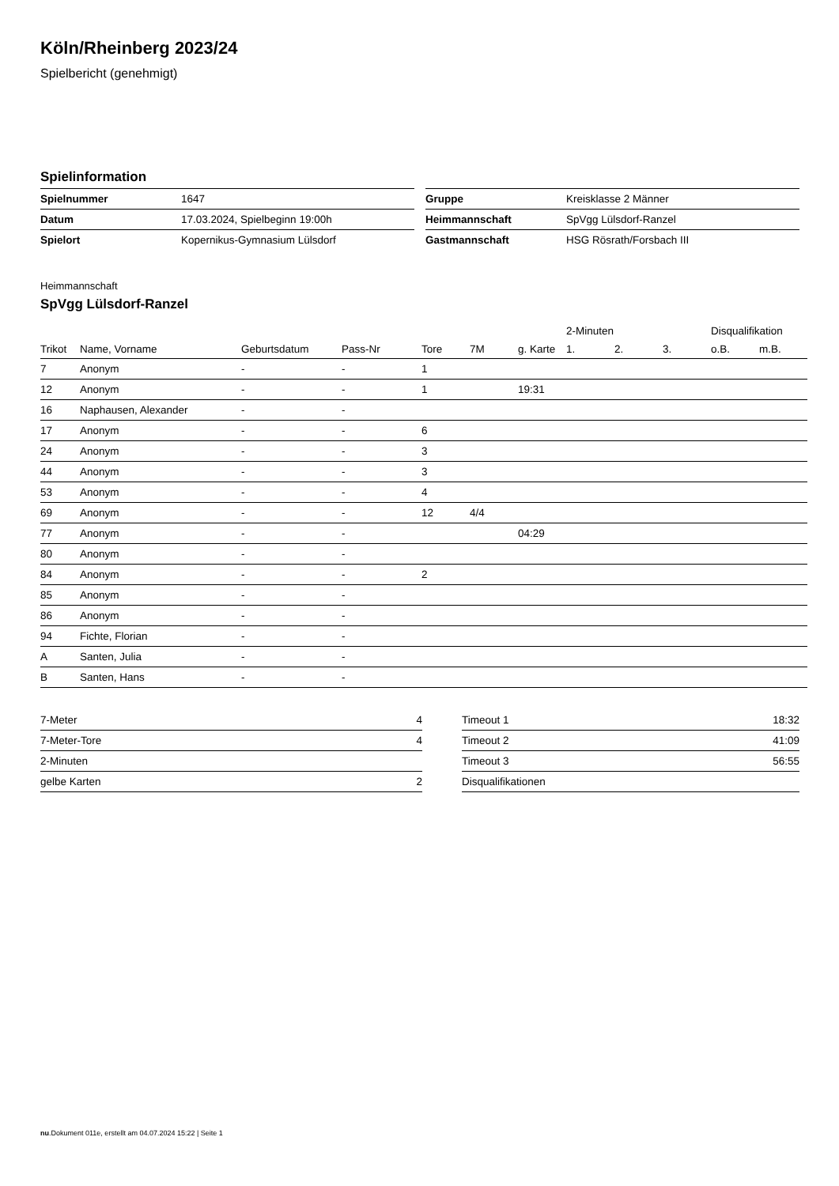Köln/Rheinberg 2023/24
Spielbericht (genehmigt)
Spielinformation
| Spielnummer | 1647 |
| Datum | 17.03.2024, Spielbeginn 19:00h |
| Spielort | Kopernikus-Gymnasium Lülsdorf |
| Gruppe | Kreisklasse 2 Männer |
| Heimmannschaft | SpVgg Lülsdorf-Ranzel |
| Gastmannschaft | HSG Rösrath/Forsbach III |
Heimmannschaft
SpVgg Lülsdorf-Ranzel
| | | | | | | | 2-Minuten | | | Disqualifikation | |
| --- | --- | --- | --- | --- | --- | --- | --- | --- | --- | --- | --- |
| Trikot | Name, Vorname | Geburtsdatum | Pass-Nr | Tore | 7M | g. Karte | 1. | 2. | 3. | o.B. | m.B. |
| 7 | Anonym | - | - | 1 | | | | | | | |
| 12 | Anonym | - | - | 1 | | 19:31 | | | | | |
| 16 | Naphausen, Alexander | - | - | | | | | | | | |
| 17 | Anonym | - | - | 6 | | | | | | | |
| 24 | Anonym | - | - | 3 | | | | | | | |
| 44 | Anonym | - | - | 3 | | | | | | | |
| 53 | Anonym | - | - | 4 | | | | | | | |
| 69 | Anonym | - | - | 12 | 4/4 | | | | | | |
| 77 | Anonym | - | - | | | 04:29 | | | | | |
| 80 | Anonym | - | - | | | | | | | | |
| 84 | Anonym | - | - | 2 | | | | | | | |
| 85 | Anonym | - | - | | | | | | | | |
| 86 | Anonym | - | - | | | | | | | | |
| 94 | Fichte, Florian | - | - | | | | | | | | |
| A | Santen, Julia | - | - | | | | | | | | |
| B | Santen, Hans | - | - | | | | | | | | |
| 7-Meter | 4 |
| 7-Meter-Tore | 4 |
| 2-Minuten | |
| gelbe Karten | 2 |
| Timeout 1 | 18:32 |
| Timeout 2 | 41:09 |
| Timeout 3 | 56:55 |
| Disqualifikationen | |
nu.Dokument 011e, erstellt am 04.07.2024 15:22 | Seite 1